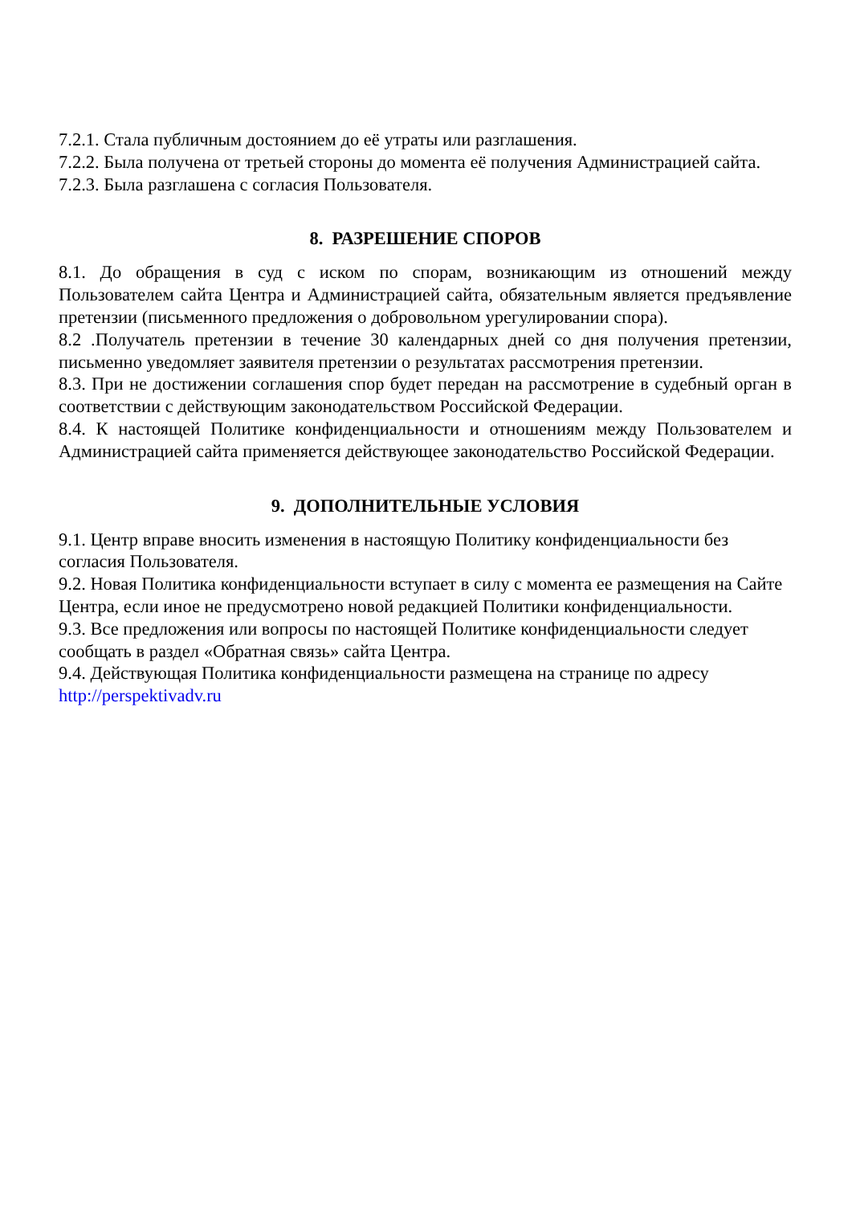7.2.1. Стала публичным достоянием до её утраты или разглашения.
7.2.2. Была получена от третьей стороны до момента её получения Администрацией сайта.
7.2.3. Была разглашена с согласия Пользователя.
8. РАЗРЕШЕНИЕ СПОРОВ
8.1. До обращения в суд с иском по спорам, возникающим из отношений между Пользователем сайта Центра и Администрацией сайта, обязательным является предъявление претензии (письменного предложения о добровольном урегулировании спора).
8.2 .Получатель претензии в течение 30 календарных дней со дня получения претензии, письменно уведомляет заявителя претензии о результатах рассмотрения претензии.
8.3. При не достижении соглашения спор будет передан на рассмотрение в судебный орган в соответствии с действующим законодательством Российской Федерации.
8.4. К настоящей Политике конфиденциальности и отношениям между Пользователем и Администрацией сайта применяется действующее законодательство Российской Федерации.
9. ДОПОЛНИТЕЛЬНЫЕ УСЛОВИЯ
9.1. Центр вправе вносить изменения в настоящую Политику конфиденциальности без согласия Пользователя.
9.2. Новая Политика конфиденциальности вступает в силу с момента ее размещения на Сайте Центра, если иное не предусмотрено новой редакцией Политики конфиденциальности.
9.3. Все предложения или вопросы по настоящей Политике конфиденциальности следует сообщать в раздел «Обратная связь» сайта Центра.
9.4. Действующая Политика конфиденциальности размещена на странице по адресу http://perspektivadv.ru